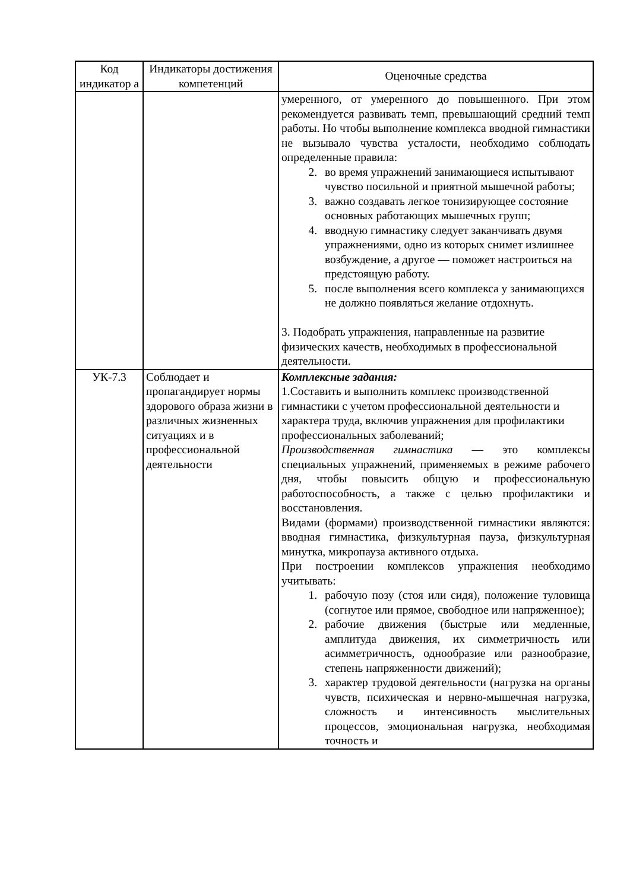| Код индикатор а | Индикаторы достижения компетенций | Оценочные средства |
| --- | --- | --- |
| | | умеренного, от умеренного до повышенного. При этом рекомендуется развивать темп, превышающий средний темп работы. Но чтобы выполнение комплекса вводной гимнастики не вызывало чувства усталости, необходимо соблюдать определенные правила: 2. во время упражнений занимающиеся испытывают чувство посильной и приятной мышечной работы; 3. важно создавать легкое тонизирующее состояние основных работающих мышечных групп; 4. вводную гимнастику следует заканчивать двумя упражнениями, одно из которых снимет излишнее возбуждение, а другое — поможет настроиться на предстоящую работу. 5. после выполнения всего комплекса у занимающихся не должно появляться желание отдохнуть. 3. Подобрать упражнения, направленные на развитие физических качеств, необходимых в профессиональной деятельности. |
| УК-7.3 | Соблюдает и пропагандирует нормы здорового образа жизни в различных жизненных ситуациях и в профессиональной деятельности | Комплексные задания: 1.Составить и выполнить комплекс производственной гимнастики с учетом профессиональной деятельности и характера труда, включив упражнения для профилактики профессиональных заболеваний; Производственная гимнастика — это комплексы специальных упражнений, применяемых в режиме рабочего дня, чтобы повысить общую и профессиональную работоспособность, а также с целью профилактики и восстановления. Видами (формами) производственной гимнастики являются: вводная гимнастика, физкультурная пауза, физкультурная минутка, микропауза активного отдыха. При построении комплексов упражнения необходимо учитывать: 1. рабочую позу (стоя или сидя), положение туловища (согнутое или прямое, свободное или напряженное); 2. рабочие движения (быстрые или медленные, амплитуда движения, их симметричность или асимметричность, однообразие или разнообразие, степень напряженности движений); 3. характер трудовой деятельности (нагрузка на органы чувств, психическая и нервно-мышечная нагрузка, сложность и интенсивность мыслительных процессов, эмоциональная нагрузка, необходимая точность и |